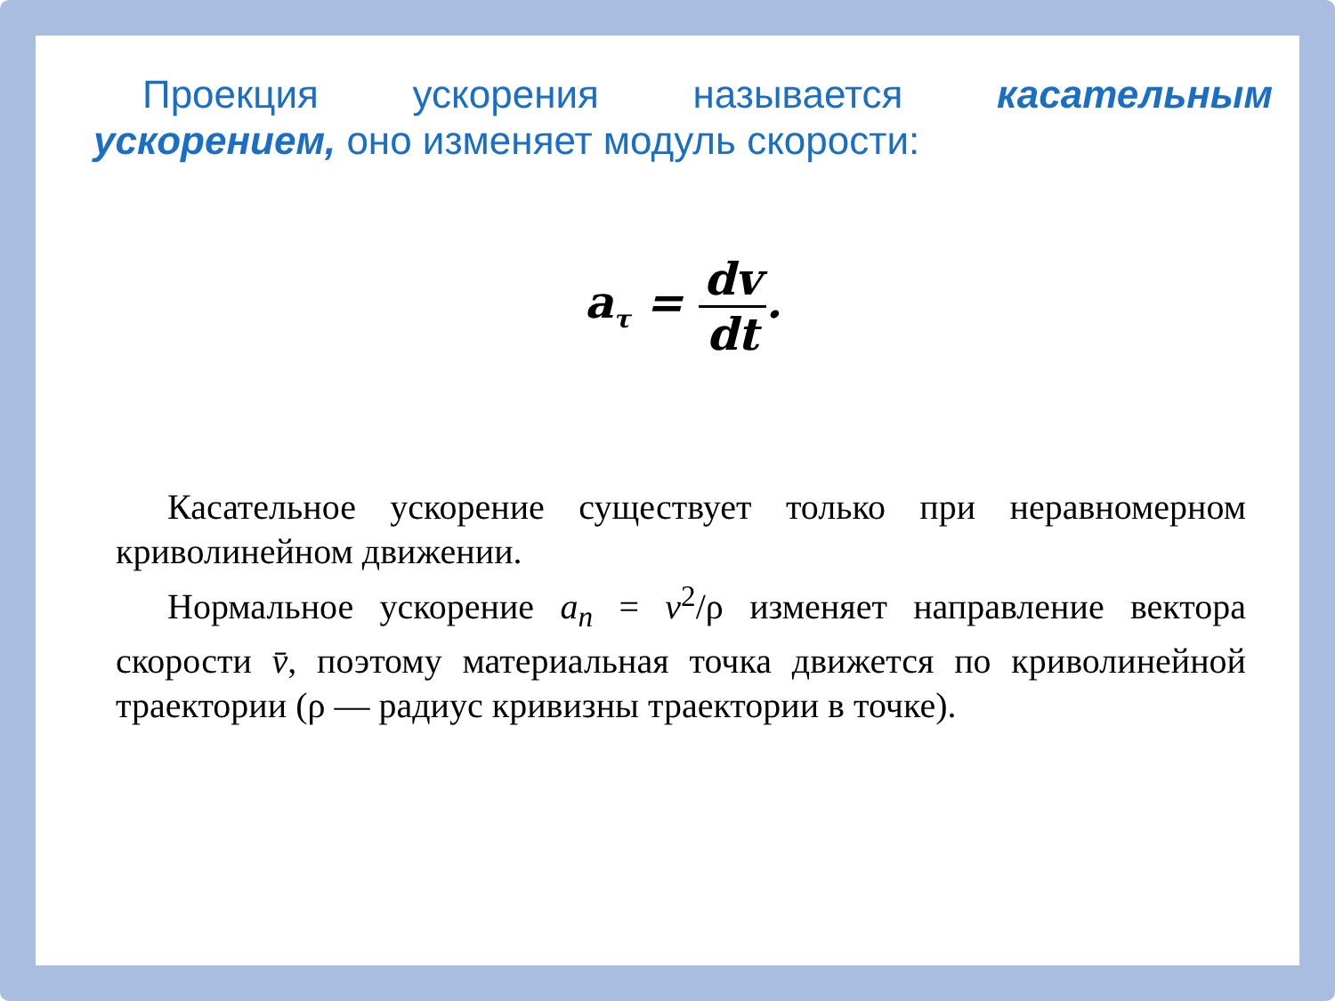Проекция ускорения называется касательным ускорением, оно изменяет модуль скорости:
a<sub>τ</sub> = dv dt.
Касательное ускорение существует только при неравномерном криволинейном движении.
Нормальное ускорение a<sub>n</sub> = v<sup>2</sup>/ρ изменяет направление вектора скорости v̄, поэтому материальная точка движется по криволинейной траектории (ρ — радиус кривизны траектории в точке).